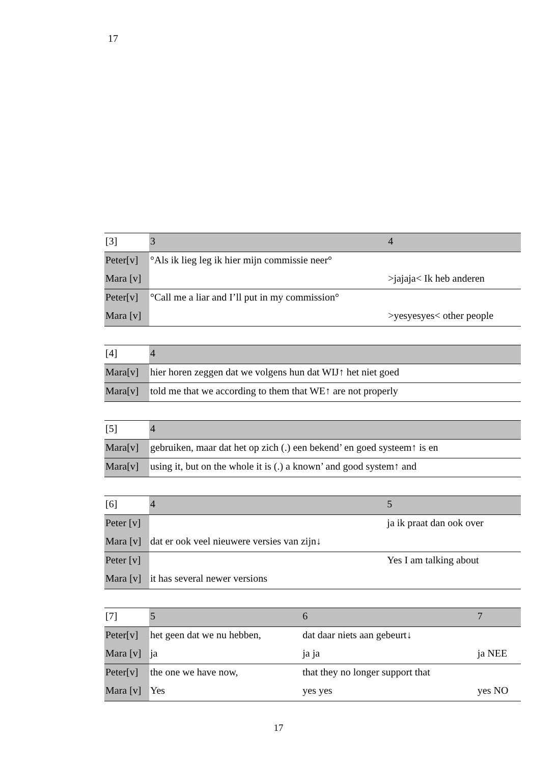17
| [3] | 3 | 4 |
| Peter[v] | °Als ik lieg leg ik hier mijn commissie neer° | |
| Mara [v] | | >jajaja< Ik heb anderen |
| Peter[v] | °Call me a liar and I’ll put in my commission° | |
| Mara [v] | | >yesyesyes< other people |
| [4] | 4 |
| Mara[v] | hier horen zeggen dat we volgens hun dat WIJ↑ het niet goed |
| Mara[v] | told me that we according to them that WE↑ are not properly |
| [5] | 4 |
| Mara[v] | gebruiken, maar dat het op zich (.) een bekend’ en goed systeem↑ is en |
| Mara[v] | using it, but on the whole it is (.) a known’ and good system↑ and |
| [6] | 4 | 5 |
| Peter [v] | | ja ik praat dan ook over |
| Mara [v] | dat er ook veel nieuwere versies van zijn↓ | |
| Peter [v] | | Yes I am talking about |
| Mara [v] | it has several newer versions | |
| [7] | 5 | 6 | 7 |
| Peter[v] | het geen dat we nu hebben, | dat daar niets aan gebeurt↓ | |
| Mara [v] | ja | ja ja | ja NEE |
| Peter[v] | the one we have now, | that they no longer support that | |
| Mara [v] | Yes | yes yes | yes NO |
17